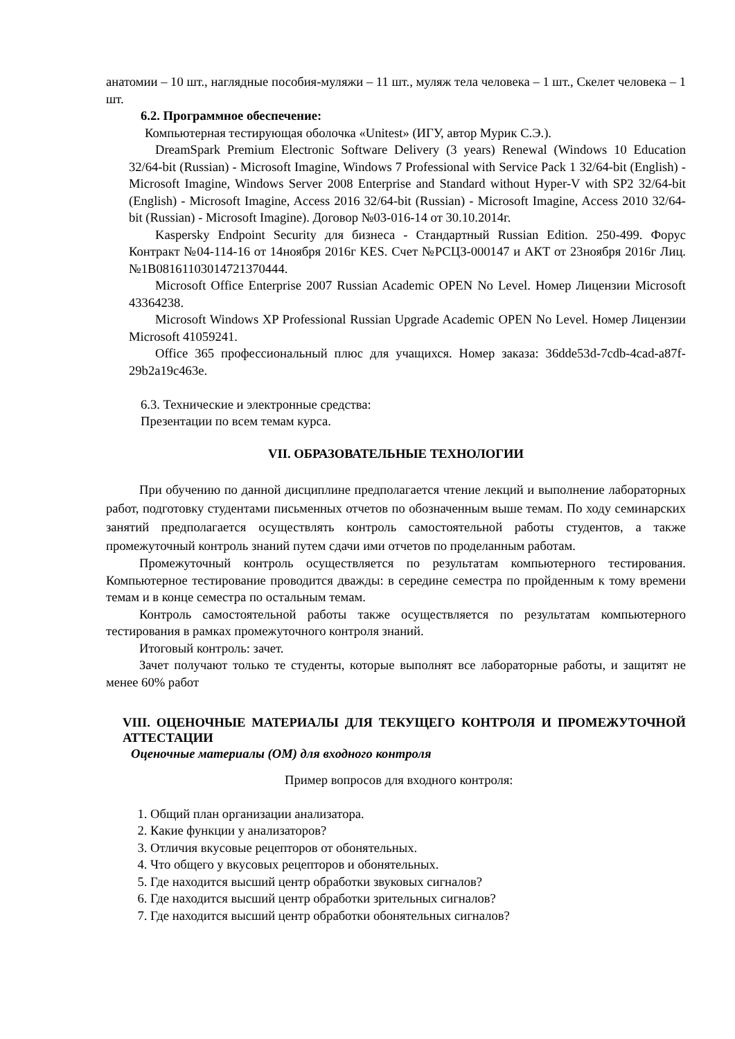анатомии – 10 шт., наглядные пособия-муляжи – 11 шт., муляж тела человека – 1 шт., Скелет человека – 1 шт.
6.2. Программное обеспечение:
Компьютерная тестирующая оболочка «Unitest» (ИГУ, автор Мурик С.Э.).
DreamSpark Premium Electronic Software Delivery (3 years) Renewal (Windows 10 Education 32/64-bit (Russian) - Microsoft Imagine, Windows 7 Professional with Service Pack 1 32/64-bit (English) - Microsoft Imagine, Windows Server 2008 Enterprise and Standard without Hyper-V with SP2 32/64-bit (English) - Microsoft Imagine, Access 2016 32/64-bit (Russian) - Microsoft Imagine, Access 2010 32/64-bit (Russian) - Microsoft Imagine). Договор №03-016-14 от 30.10.2014г.
Kaspersky Endpoint Security для бизнеса - Стандартный Russian Edition. 250-499. Форус Контракт №04-114-16 от 14ноября 2016г KES. Счет №РСЦЗ-000147 и АКТ от 23ноября 2016г Лиц.№1B08161103014721370444.
Microsoft Office Enterprise 2007 Russian Academic OPEN No Level. Номер Лицензии Microsoft 43364238.
Microsoft Windows XP Professional Russian Upgrade Academic OPEN No Level. Номер Лицензии Microsoft 41059241.
Office 365 профессиональный плюс для учащихся. Номер заказа: 36dde53d-7cdb-4cad-a87f-29b2a19c463e.
6.3. Технические и электронные средства:
Презентации по всем темам курса.
VII. ОБРАЗОВАТЕЛЬНЫЕ ТЕХНОЛОГИИ
При обучению по данной дисциплине предполагается чтение лекций и выполнение лабораторных работ, подготовку студентами письменных отчетов по обозначенным выше темам. По ходу семинарских занятий предполагается осуществлять контроль самостоятельной работы студентов, а также промежуточный контроль знаний путем сдачи ими отчетов по проделанным работам.
Промежуточный контроль осуществляется по результатам компьютерного тестирования. Компьютерное тестирование проводится дважды: в середине семестра по пройденным к тому времени темам и в конце семестра по остальным темам.
Контроль самостоятельной работы также осуществляется по результатам компьютерного тестирования в рамках промежуточного контроля знаний.
Итоговый контроль: зачет.
Зачет получают только те студенты, которые выполнят все лабораторные работы, и защитят не менее 60% работ
VIII. ОЦЕНОЧНЫЕ МАТЕРИАЛЫ ДЛЯ ТЕКУЩЕГО КОНТРОЛЯ И ПРОМЕЖУТОЧНОЙ АТТЕСТАЦИИ
Оценочные материалы (ОМ) для входного контроля
Пример вопросов для входного контроля:
1. Общий план организации анализатора.
2. Какие функции у анализаторов?
3. Отличия вкусовые рецепторов от обонятельных.
4. Что общего у вкусовых рецепторов и обонятельных.
5. Где находится высший центр обработки звуковых сигналов?
6. Где находится высший центр обработки зрительных сигналов?
7. Где находится высший центр обработки обонятельных сигналов?